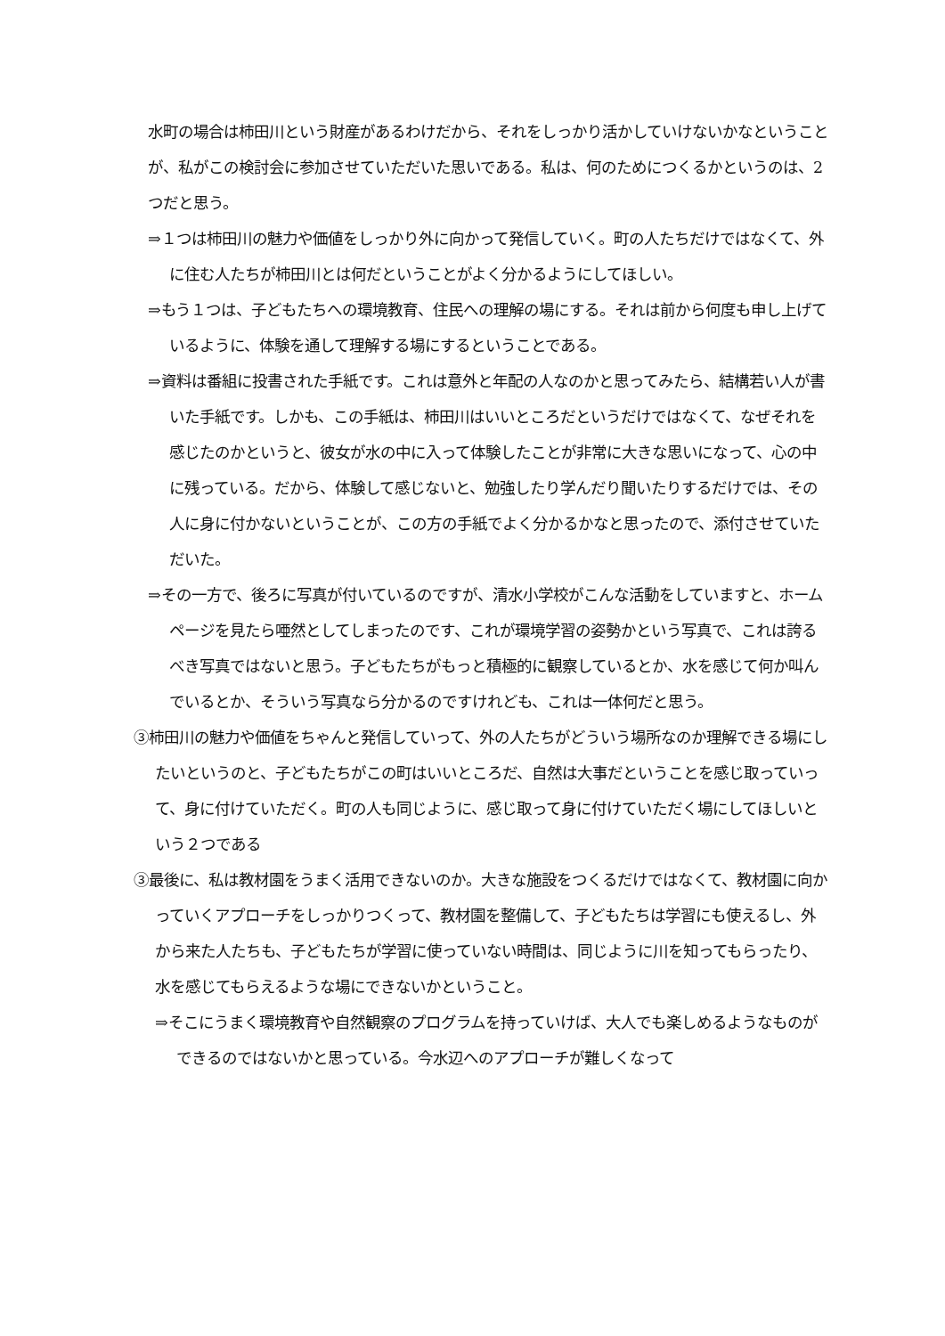水町の場合は柿田川という財産があるわけだから、それをしっかり活かしていけないかなということが、私がこの検討会に参加させていただいた思いである。私は、何のためにつくるかというのは、2つだと思う。
⇒１つは柿田川の魅力や価値をしっかり外に向かって発信していく。町の人たちだけではなくて、外に住む人たちが柿田川とは何だということがよく分かるようにしてほしい。
⇒もう１つは、子どもたちへの環境教育、住民への理解の場にする。それは前から何度も申し上げているように、体験を通して理解する場にするということである。
⇒資料は番組に投書された手紙です。これは意外と年配の人なのかと思ってみたら、結構若い人が書いた手紙です。しかも、この手紙は、柿田川はいいところだというだけではなくて、なぜそれを感じたのかというと、彼女が水の中に入って体験したことが非常に大きな思いになって、心の中に残っている。だから、体験して感じないと、勉強したり学んだり聞いたりするだけでは、その人に身に付かないということが、この方の手紙でよく分かるかなと思ったので、添付させていただいた。
⇒その一方で、後ろに写真が付いているのですが、清水小学校がこんな活動をしていますと、ホームページを見たら唖然としてしまったのです、これが環境学習の姿勢かという写真で、これは誇るべき写真ではないと思う。子どもたちがもっと積極的に観察しているとか、水を感じて何か叫んでいるとか、そういう写真なら分かるのですけれども、これは一体何だと思う。
③柿田川の魅力や価値をちゃんと発信していって、外の人たちがどういう場所なのか理解できる場にしたいというのと、子どもたちがこの町はいいところだ、自然は大事だということを感じ取っていって、身に付けていただく。町の人も同じように、感じ取って身に付けていただく場にしてほしいという２つである
③最後に、私は教材園をうまく活用できないのか。大きな施設をつくるだけではなくて、教材園に向かっていくアプローチをしっかりつくって、教材園を整備して、子どもたちは学習にも使えるし、外から来た人たちも、子どもたちが学習に使っていない時間は、同じように川を知ってもらったり、水を感じてもらえるような場にできないかということ。
⇒そこにうまく環境教育や自然観察のプログラムを持っていけば、大人でも楽しめるようなものができるのではないかと思っている。今水辺へのアプローチが難しくなって